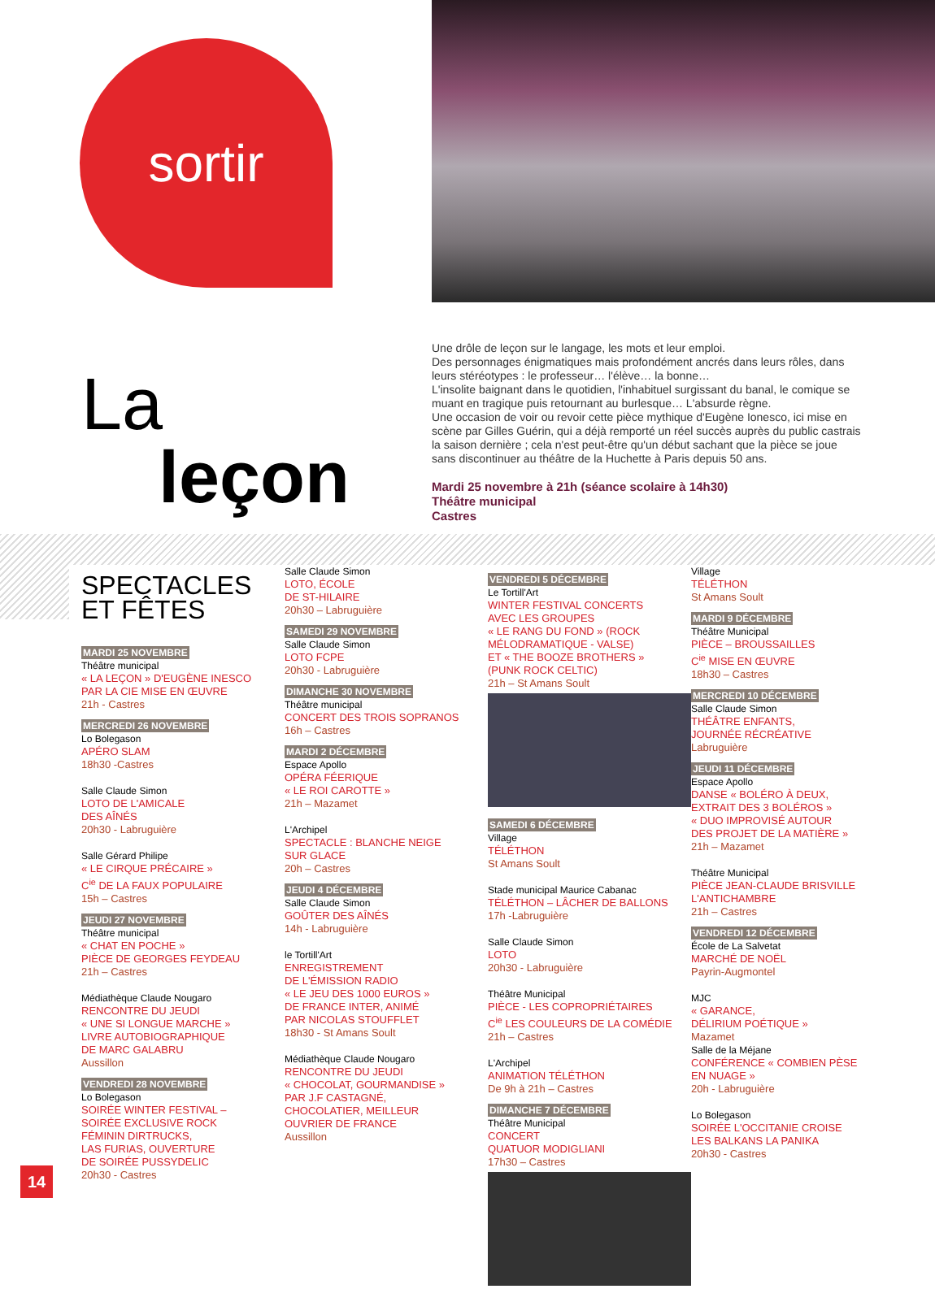sortir
La
leçon
Une drôle de leçon sur le langage, les mots et leur emploi.
Des personnages énigmatiques mais profondément ancrés dans leurs rôles, dans leurs stéréotypes : le professeur… l'élève… la bonne…
L'insolite baignant dans le quotidien, l'inhabituel surgissant du banal, le comique se muant en tragique puis retournant au burlesque… L'absurde règne.
Une occasion de voir ou revoir cette pièce mythique d'Eugène Ionesco, ici mise en scène par Gilles Guérin, qui a déjà remporté un réel succès auprès du public castrais la saison dernière ; cela n'est peut-être qu'un début sachant que la pièce se joue sans discontinuer au théâtre de la Huchette à Paris depuis 50 ans.
Mardi 25 novembre à 21h (séance scolaire à 14h30)
Théâtre municipal
Castres
SPECTACLES
ET FÊTES
MARDI 25 NOVEMBRE
Théâtre municipal
« LA LEÇON » D'EUGÈNE INESCO
PAR LA CIE MISE EN ŒUVRE
21h - Castres
MERCREDI 26 NOVEMBRE
Lo Bolegason
APÉRO SLAM
18h30 -Castres
Salle Claude Simon
LOTO DE L'AMICALE
DES AÎNÉS
20h30 - Labruguière
Salle Gérard Philipe
« LE CIRQUE PRÉCAIRE »
C<sup>ie</sup> DE LA FAUX POPULAIRE
15h – Castres
JEUDI 27 NOVEMBRE
Théâtre municipal
« CHAT EN POCHE »
PIÈCE DE GEORGES FEYDEAU
21h – Castres
Médiathèque Claude Nougaro
RENCONTRE DU JEUDI
« UNE SI LONGUE MARCHE »
LIVRE AUTOBIOGRAPHIQUE
DE MARC GALABRU
Aussillon
VENDREDI 28 NOVEMBRE
Lo Bolegason
SOIRÉE WINTER FESTIVAL –
SOIRÉE EXCLUSIVE ROCK
FÉMININ DIRTRUCKS,
LAS FURIAS, OUVERTURE
DE SOIRÉE PUSSYDELIC
20h30 - Castres
Salle Claude Simon
LOTO, ÉCOLE
DE ST-HILAIRE
20h30 – Labruguière
SAMEDI 29 NOVEMBRE
Salle Claude Simon
LOTO FCPE
20h30 - Labruguière
DIMANCHE 30 NOVEMBRE
Théâtre municipal
CONCERT DES TROIS SOPRANOS
16h – Castres
MARDI 2 DÉCEMBRE
Espace Apollo
OPÉRA FÉERIQUE
« LE ROI CAROTTE »
21h – Mazamet
L'Archipel
SPECTACLE : BLANCHE NEIGE
SUR GLACE
20h – Castres
JEUDI 4 DÉCEMBRE
Salle Claude Simon
GOÛTER DES AÎNÉS
14h - Labruguière
le Tortill'Art
ENREGISTREMENT
DE L'ÉMISSION RADIO
« LE JEU DES 1000 EUROS »
DE FRANCE INTER, ANIMÉ
PAR NICOLAS STOUFFLET
18h30 - St Amans Soult
Médiathèque Claude Nougaro
RENCONTRE DU JEUDI
« CHOCOLAT, GOURMANDISE »
PAR J.F CASTAGNÉ,
CHOCOLATIER, MEILLEUR
OUVRIER DE FRANCE
Aussillon
VENDREDI 5 DÉCEMBRE
Le Tortill'Art
WINTER FESTIVAL CONCERTS
AVEC LES GROUPES
« LE RANG DU FOND » (ROCK
MÉLODRAMATIQUE - VALSE)
ET « THE BOOZE BROTHERS »
(PUNK ROCK CELTIC)
21h – St Amans Soult
SAMEDI 6 DÉCEMBRE
Village
TÉLÉTHON
St Amans Soult
Stade municipal Maurice Cabanac
TÉLÉTHON – LÂCHER DE BALLONS
17h -Labruguière
Salle Claude Simon
LOTO
20h30 - Labruguière
Théâtre Municipal
PIÈCE - LES COPROPRIÉTAIRES
C<sup>ie</sup> LES COULEURS DE LA COMÉDIE
21h – Castres
L'Archipel
ANIMATION TÉLÉTHON
De 9h à 21h – Castres
DIMANCHE 7 DÉCEMBRE
Théâtre Municipal
CONCERT
QUATUOR MODIGLIANI
17h30 – Castres
Village
TÉLÉTHON
St Amans Soult
MARDI 9 DÉCEMBRE
Théâtre Municipal
PIÈCE – BROUSSAILLES
C<sup>ie</sup> MISE EN ŒUVRE
18h30 – Castres
MERCREDI 10 DÉCEMBRE
Salle Claude Simon
THÉÂTRE ENFANTS,
JOURNÉE RÉCRÉATIVE
Labruguière
JEUDI 11 DÉCEMBRE
Espace Apollo
DANSE « BOLÉRO À DEUX,
EXTRAIT DES 3 BOLÉROS »
« DUO IMPROVISÉ AUTOUR
DES PROJET DE LA MATIÈRE »
21h – Mazamet
Théâtre Municipal
PIÈCE JEAN-CLAUDE BRISVILLE
L'ANTICHAMBRE
21h – Castres
VENDREDI 12 DÉCEMBRE
École de La Salvetat
MARCHÉ DE NOËL
Payrin-Augmontel
MJC
« GARANCE,
DÉLIRIUM POÉTIQUE »
Mazamet
Salle de la Méjane
CONFÉRENCE « COMBIEN PÈSE
EN NUAGE »
20h - Labruguière
Lo Bolegason
SOIRÉE L'OCCITANIE CROISE
LES BALKANS LA PANIKA
20h30 - Castres
14